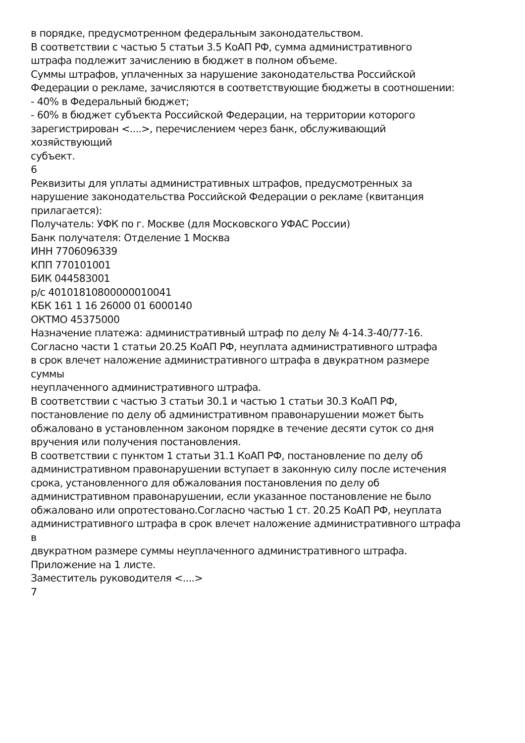в порядке, предусмотренном федеральным законодательством.
В соответствии с частью 5 статьи 3.5 КоАП РФ, сумма административного
штрафа подлежит зачислению в бюджет в полном объеме.
Суммы штрафов, уплаченных за нарушение законодательства Российской
Федерации о рекламе, зачисляются в соответствующие бюджеты в соотношении:
- 40% в Федеральный бюджет;
- 60% в бюджет субъекта Российской Федерации, на территории которого
зарегистрирован <....>, перечислением через банк, обслуживающий
хозяйствующий
субъект.
6
Реквизиты для уплаты административных штрафов, предусмотренных за
нарушение законодательства Российской Федерации о рекламе (квитанция
прилагается):
Получатель: УФК по г. Москве (для Московского УФАС России)
Банк получателя: Отделение 1 Москва
ИНН 7706096339
КПП 770101001
БИК 044583001
р/с 40101810800000010041
КБК 161 1 16 26000 01 6000140
ОКТМО 45375000
Назначение платежа: административный штраф по делу № 4-14.3-40/77-16.
Согласно части 1 статьи 20.25 КоАП РФ, неуплата административного штрафа
в срок влечет наложение административного штрафа в двукратном размере
суммы
неуплаченного административного штрафа.
В соответствии с частью 3 статьи 30.1 и частью 1 статьи 30.3 КоАП РФ,
постановление по делу об административном правонарушении может быть
обжаловано в установленном законом порядке в течение десяти суток со дня
вручения или получения постановления.
В соответствии с пунктом 1 статьи 31.1 КоАП РФ, постановление по делу об
административном правонарушении вступает в законную силу после истечения
срока, установленного для обжалования постановления по делу об
административном правонарушении, если указанное постановление не было
обжаловано или опротестовано.Согласно частью 1 ст. 20.25 КоАП РФ, неуплата
административного штрафа в срок влечет наложение административного штрафа
в
двукратном размере суммы неуплаченного административного штрафа.
Приложение на 1 листе.
Заместитель руководителя <....>
7